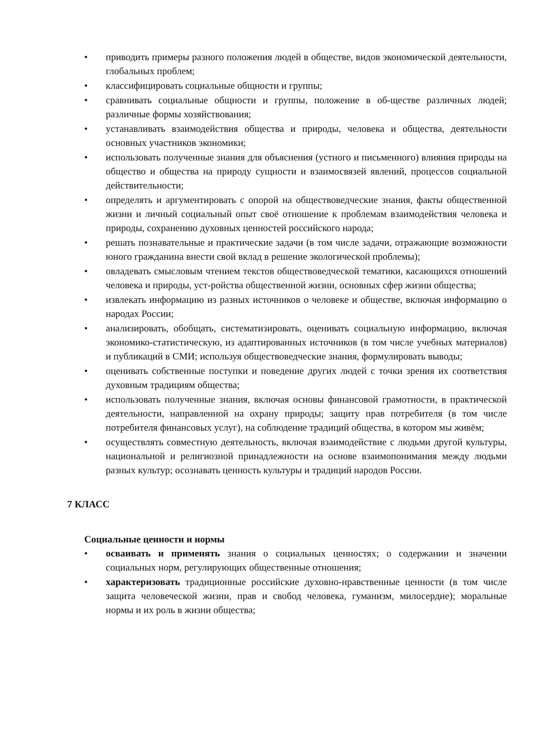• приводить примеры разного положения людей в обществе, видов экономической деятельности, глобальных проблем;
• классифицировать социальные общности и группы;
• сравнивать социальные общности и группы, положение в об-ществе различных людей; различные формы хозяйствования;
• устанавливать взаимодействия общества и природы, человека и общества, деятельности основных участников экономики;
• использовать полученные знания для объяснения (устного и письменного) влияния природы на общество и общества на природу сущности и взаимосвязей явлений, процессов социальной действительности;
• определять и аргументировать с опорой на обществоведческие знания, факты общественной жизни и личный социальный опыт своё отношение к проблемам взаимодействия человека и природы, сохранению духовных ценностей российского народа;
• решать познавательные и практические задачи (в том числе задачи, отражающие возможности юного гражданина внести свой вклад в решение экологической проблемы);
• овладевать смысловым чтением текстов обществоведческой тематики, касающихся отношений человека и природы, уст-ройства общественной жизни, основных сфер жизни общества;
• извлекать информацию из разных источников о человеке и обществе, включая информацию о народах России;
• анализировать, обобщать, систематизировать, оценивать социальную информацию, включая экономико-статистическую, из адаптированных источников (в том числе учебных материалов) и публикаций в СМИ; используя обществоведческие знания, формулировать выводы;
• оценивать собственные поступки и поведение других людей с точки зрения их соответствия духовным традициям общества;
• использовать полученные знания, включая основы финансовой грамотности, в практической деятельности, направленной на охрану природы; защиту прав потребителя (в том числе потребителя финансовых услуг), на соблюдение традиций общества, в котором мы живём;
• осуществлять совместную деятельность, включая взаимодействие с людьми другой культуры, национальной и религиозной принадлежности на основе взаимопонимания между людьми разных культур; осознавать ценность культуры и традиций народов России.
7 КЛАСС
Социальные ценности и нормы
• осваивать и применять знания о социальных ценностях; о содержании и значении социальных норм, регулирующих общественные отношения;
• характеризовать традиционные российские духовно-нравственные ценности (в том числе защита человеческой жизни, прав и свобод человека, гуманизм, милосердие); моральные нормы и их роль в жизни общества;